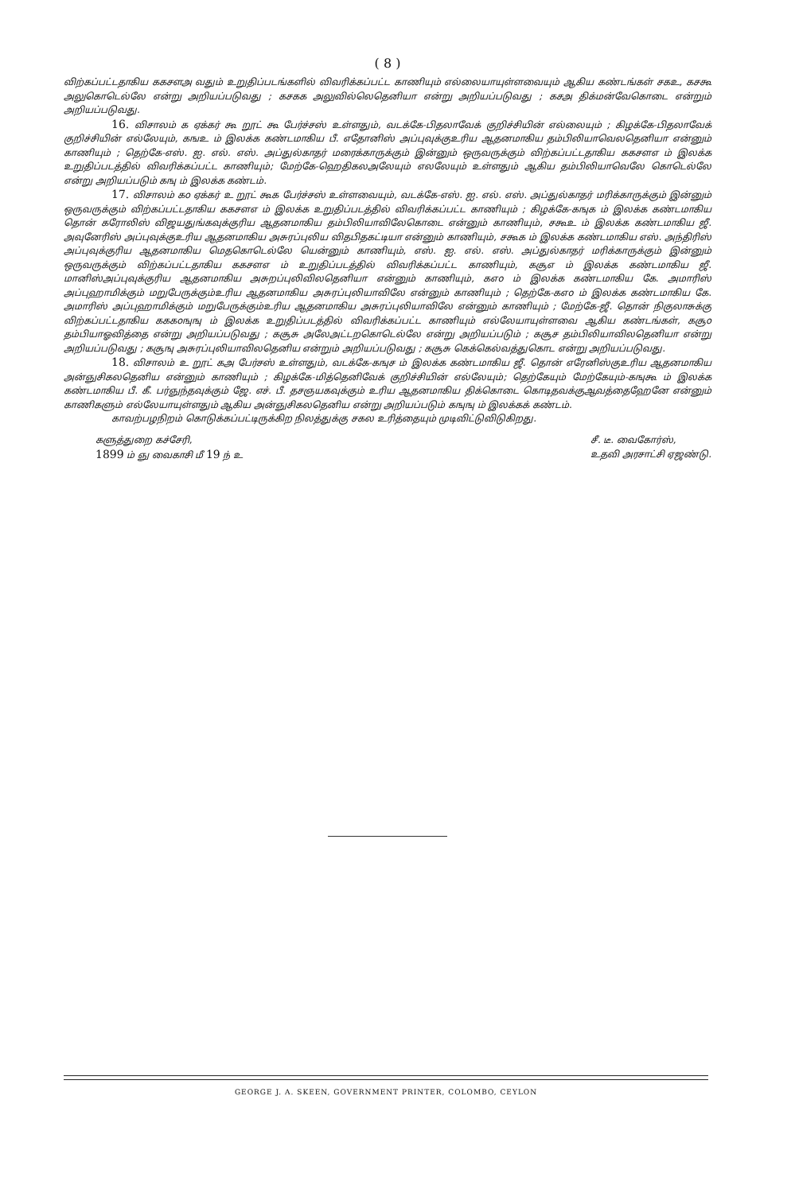( 8 )
விற்கப்பட்டதாகிய ககசளஅ வதும் உறுதிப்படங்களில் விவரிக்கப்பட்ட காணியும் எல்லையாயுள்ளவையும் ஆகிய கண்டங்கள் சகஉ, கசகூ அலுகொடெல்லே என்று அறியப்படுவது ; கசகக அலுவில்லெதெனியா என்று அறியப்படுவது ; கசஅ திக்மன்வேகொடை என்றும் அறியப்படுவது.
16. விசாலம் க ஏக்கர் கூ றூட் கூ பேர்ச்சஸ் உள்ளதும், வடக்கே-பிதலாவேக் குறிச்சியின் எல்லையும் ; கிழக்கே-பிதலாவேக் குறிச்சியின் எல்லேயும், கஙஉ ம் இலக்க கண்டமாகிய பீ. எதோனிஸ் அப்புவுக்குஉரிய ஆதனமாகிய தம்பிலியாவெலதெனியா என்னும் காணியும் ; தெற்கே-எஸ். ஐ. எல். எஸ். அப்துல்காதர் மரைக்காருக்கும் இன்னும் ஒருவருக்கும் விற்கப்பட்டதாகிய ககசளஎ ம் இலக்க உறுதிப்படத்தில் விவரிக்கப்பட்ட காணியும்; மேற்கே-ஹெதிகலஅலேயும் எலலேயும் உள்ளதும் ஆகிய தம்பிலியாவெலே கொடெல்லே என்று அறியப்படும் கஙு ம் இலக்க கண்டம்.
17. விசாலம் கo ஏக்கர் உ றூட் கூக பேர்ச்சஸ் உள்ளவையும், வடக்கே-எஸ். ஐ. எல். எஸ். அப்துல்காதர் மரிக்காருக்கும் இன்னும் ஒருவருக்கும் விற்கப்பட்டதாகிய ககசளஎ ம் இலக்க உறுதிப்படத்தில் விவரிக்கப்பட்ட காணியும் ; கிழக்கே-கஙுக ம் இலக்க கண்டமாகிய தொன் கரோலிஸ் விஜயதுங்கவுக்குரிய ஆதனமாகிய தம்பிலியாவிலேகொடை என்னும் காணியும், சகூஉ ம் இலக்க கண்டமாகிய ஜீ. அவுனேரிஸ் அப்புவுக்குஉரிய ஆதனமாகிய அசுரப்புலிய விதபிதகட்டியா என்னும் காணியும், சகூக ம் இலக்க கண்டமாகிய எஸ். அந்திரிஸ் அப்புவுக்குரிய ஆதனமாகிய மெதகொடெல்லே யென்னும் காணியும், எஸ். ஐ. எல். எஸ். அப்துல்காதர் மரிக்காருக்கும் இன்னும் ஒருவருக்கும் விற்கப்பட்டதாகிய ககசளஎ ம் உறுதிப்படத்தில் விவரிக்கப்பட்ட காணியும், கசூஎ ம் இலக்க கண்டமாகிய ஜீ. மானிஸ்அப்புவுக்குரிய ஆதனமாகிய அசுறப்புலிவிலதெனியா என்னும் காணியும், கஎo ம் இலக்க கண்டமாகிய கே. அமாரிஸ் அப்புஹாமிக்கும் மறுபேருக்கும்உரிய ஆதனமாகிய அசுரப்புலியாவிலே என்னும் காணியும் ; தெற்கே-கஎo ம் இலக்க கண்டமாகிய கே. அமாரிஸ் அப்புஹாமிக்கும் மறுபேருக்கும்உரிய ஆதனமாகிய அசுரப்புலியாவிலே என்னும் காணியும் ; மேற்கே-ஜீ. தொன் நிகுலாசுக்கு விற்கப்பட்டதாகிய கககoஙுஙு ம் இலக்க உறுதிப்படத்தில் விவரிக்கப்பட்ட காணியும் எல்லேயாயுள்ளவை ஆகிய கண்டங்கள், கசூo தம்பியாஓவித்தை என்று அறியப்படுவது ; கசூசு அலேஅட்டறகொடெல்லே என்று அறியப்படும் ; கசூச தம்பிலியாவிலதெனியா என்று அறியப்படுவது ; கசூஙு அசுரப்புலியாவிலதெனிய என்றும் அறியப்படுவது ; கசூசு கெக்கெல்வத்துகொட என்று அறியப்படுவது.
18. விசாலம் உ றூட் கஅ பேர்சஸ் உள்ளதும், வடக்கே-கஙுச ம் இலக்க கண்டமாகிய ஜீ. தொன் எரேனிஸ்குஉரிய ஆதனமாகிய அன்ஞுசிகலதெனிய என்னும் காணியும் ; கிழக்கே-மித்தெனிவேக் குறிச்சியின் எல்லேயும்; தெற்கேயும் மேற்கேயும்-கஙுகூ ம் இலக்க கண்டமாகிய பீ. கீ. பர்ஞுந்தவுக்கும் ஜே. எச். பீ. தசஞயகவுக்கும் உரிய ஆதனமாகிய திக்கொடை கொடிதவக்குஆவத்தைஹேனே என்னும் காணிகளும் எல்லேயாயுள்ளதும் ஆகிய அன்ஞுசிகலதெனிய என்று அறியப்படும் கஙுஙு ம் இலக்கக் கண்டம்.
காவற்பழநிறம் கொடுக்கப்பட்டிருக்கிற நிலத்துக்கு சகல உரித்தையும் முடிவிட்டுவிடுகிறது.
களுத்துறை கச்சேரி,
1899 ம் ஞு வைகாசி மீ 19 ந் உ
சீ. டீ. வைகோர்ஸ்,
உதவி அரசாட்சி ஏஜண்டு.
GEORGE J. A. SKEEN, GOVERNMENT PRINTER, COLOMBO, CEYLON